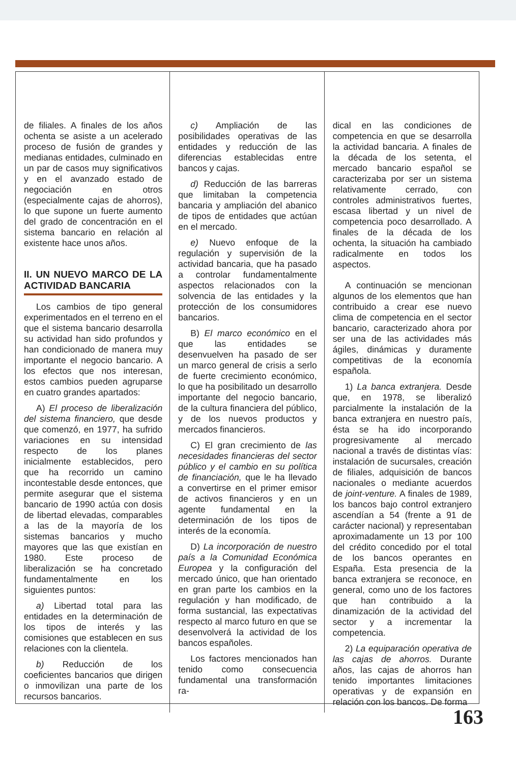de filiales. A finales de los años ochenta se asiste a un acelerado proceso de fusión de grandes y medianas entidades, culminado en un par de casos muy significativos y en el avanzado estado de negociación en otros (especialmente cajas de ahorros), lo que supone un fuerte aumento del grado de concentración en el sistema bancario en relación al existente hace unos años.
II. UN NUEVO MARCO DE LA ACTIVIDAD BANCARIA
Los cambios de tipo general experimentados en el terreno en el que el sistema bancario desarrolla su actividad han sido profundos y han condicionado de manera muy importante el negocio bancario. A los efectos que nos interesan, estos cambios pueden agruparse en cuatro grandes apartados:
A) El proceso de liberalización del sistema financiero, que desde que comenzó, en 1977, ha sufrido variaciones en su intensidad respecto de los planes inicialmente establecidos, pero que ha recorrido un camino incontestable desde entonces, que permite asegurar que el sistema bancario de 1990 actúa con dosis de libertad elevadas, comparables a las de la mayoría de los sistemas bancarios y mucho mayores que las que existían en 1980. Este proceso de liberalización se ha concretado fundamentalmente en los siguientes puntos:
a) Libertad total para las entidades en la determinación de los tipos de interés y las comisiones que establecen en sus relaciones con la clientela.
b) Reducción de los coeficientes bancarios que dirigen o inmovilizan una parte de los recursos bancarios.
c) Ampliación de las posibilidades operativas de las entidades y reducción de las diferencias establecidas entre bancos y cajas.
d) Reducción de las barreras que limitaban la competencia bancaria y ampliación del abanico de tipos de entidades que actúan en el mercado.
e) Nuevo enfoque de la regulación y supervisión de la actividad bancaria, que ha pasado a controlar fundamentalmente aspectos relacionados con la solvencia de las entidades y la protección de los consumidores bancarios.
B) El marco económico en el que las entidades se desenvuelven ha pasado de ser un marco general de crisis a serlo de fuerte crecimiento económico, lo que ha posibilitado un desarrollo importante del negocio bancario, de la cultura financiera del público, y de los nuevos productos y mercados financieros.
C) El gran crecimiento de las necesidades financieras del sector público y el cambio en su política de financiación, que le ha llevado a convertirse en el primer emisor de activos financieros y en un agente fundamental en la determinación de los tipos de interés de la economía.
D) La incorporación de nuestro país a la Comunidad Económica Europea y la configuración del mercado único, que han orientado en gran parte los cambios en la regulación y han modificado, de forma sustancial, las expectativas respecto al marco futuro en que se desenvolverá la actividad de los bancos españoles.
Los factores mencionados han tenido como consecuencia fundamental una transformación ra-
dical en las condiciones de competencia en que se desarrolla la actividad bancaria. A finales de la década de los setenta, el mercado bancario español se caracterizaba por ser un sistema relativamente cerrado, con controles administrativos fuertes, escasa libertad y un nivel de competencia poco desarrollado. A finales de la década de los ochenta, la situación ha cambiado radicalmente en todos los aspectos.
A continuación se mencionan algunos de los elementos que han contribuido a crear ese nuevo clima de competencia en el sector bancario, caracterizado ahora por ser una de las actividades más ágiles, dinámicas y duramente competitivas de la economía española.
1) La banca extranjera. Desde que, en 1978, se liberalizó parcialmente la instalación de la banca extranjera en nuestro país, ésta se ha ido incorporando progresivamente al mercado nacional a través de distintas vías: instalación de sucursales, creación de filiales, adquisición de bancos nacionales o mediante acuerdos de joint-venture. A finales de 1989, los bancos bajo control extranjero ascendían a 54 (frente a 91 de carácter nacional) y representaban aproximadamente un 13 por 100 del crédito concedido por el total de los bancos operantes en España. Esta presencia de la banca extranjera se reconoce, en general, como uno de los factores que han contribuido a la dinamización de la actividad del sector y a incrementar la competencia.
2) La equiparación operativa de las cajas de ahorros. Durante años, las cajas de ahorros han tenido importantes limitaciones operativas y de expansión en relación con los bancos. De forma
163